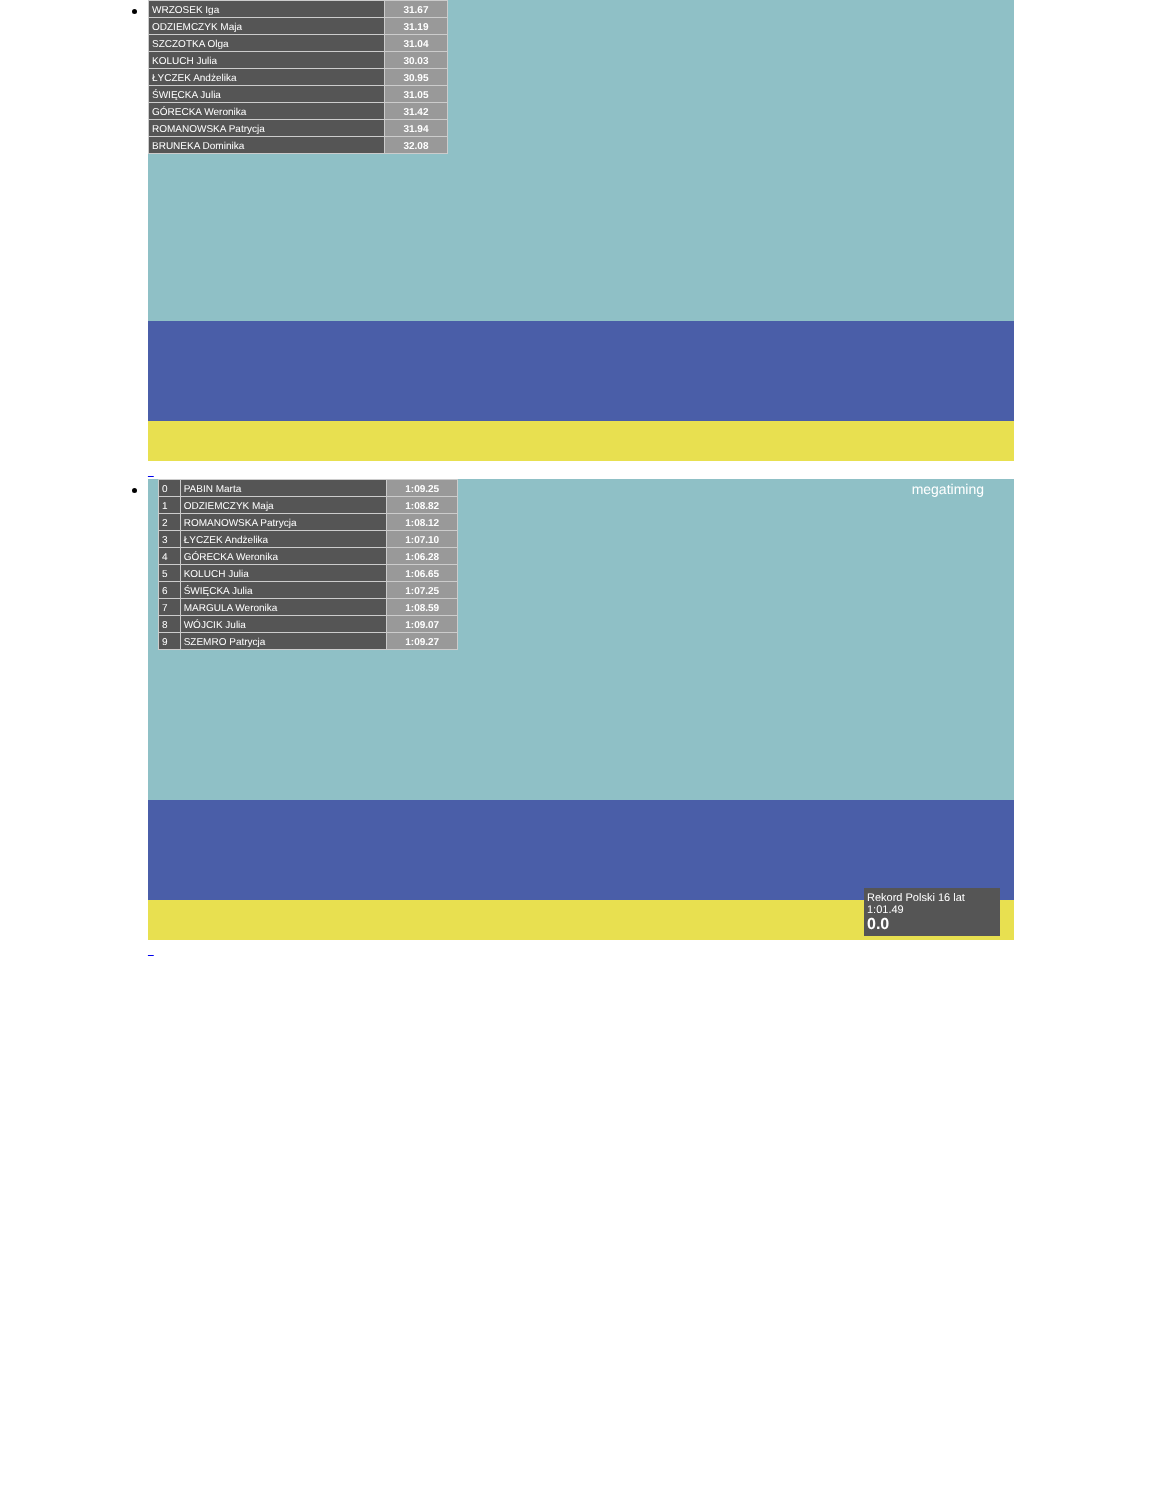| WRZOSEK Iga | 31.67 |
| ODZIEMCZYK Maja | 31.19 |
| SZCZOTKA Olga | 31.04 |
| KOLUCH Julia | 30.03 |
| ŁYCZEK Andżelika | 30.95 |
| ŚWIĘCKA Julia | 31.05 |
| GÓRECKA Weronika | 31.42 |
| ROMANOWSKA Patrycja | 31.94 |
| BRUNEKA Dominika | 32.08 |
_
| 0 | PABIN Marta | 1:09.25 |
| 1 | ODZIEMCZYK Maja | 1:08.82 |
| 2 | ROMANOWSKA Patrycja | 1:08.12 |
| 3 | ŁYCZEK Andżelika | 1:07.10 |
| 4 | GÓRECKA Weronika | 1:06.28 |
| 5 | KOLUCH Julia | 1:06.65 |
| 6 | ŚWIĘCKA Julia | 1:07.25 |
| 7 | MARGULA Weronika | 1:08.59 |
| 8 | WÓJCIK Julia | 1:09.07 |
| 9 | SZEMRO Patrycja | 1:09.27 |
megatiming
Rekord Polski 16 lat 1:01.49
0.0
_